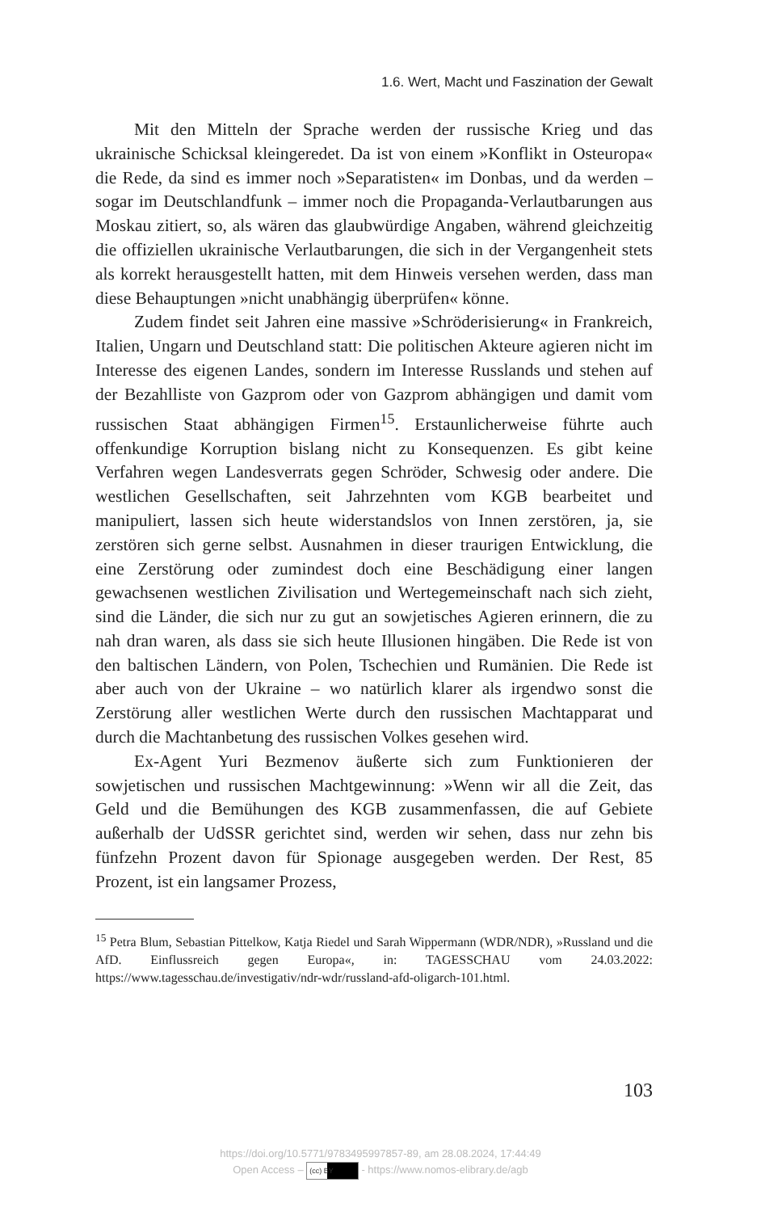1.6. Wert, Macht und Faszination der Gewalt
Mit den Mitteln der Sprache werden der russische Krieg und das ukrainische Schicksal kleingeredet. Da ist von einem »Konflikt in Osteuropa« die Rede, da sind es immer noch »Separatisten« im Donbas, und da werden – sogar im Deutschlandfunk – immer noch die Propaganda-Verlautbarungen aus Moskau zitiert, so, als wären das glaubwürdige Angaben, während gleichzeitig die offiziellen ukrainische Verlautbarungen, die sich in der Vergangenheit stets als korrekt herausgestellt hatten, mit dem Hinweis versehen werden, dass man diese Behauptungen »nicht unabhängig überprüfen« könne.
Zudem findet seit Jahren eine massive »Schröderisierung« in Frankreich, Italien, Ungarn und Deutschland statt: Die politischen Akteure agieren nicht im Interesse des eigenen Landes, sondern im Interesse Russlands und stehen auf der Bezahlliste von Gazprom oder von Gazprom abhängigen und damit vom russischen Staat abhängigen Firmen<sup>15</sup>. Erstaunlicherweise führte auch offenkundige Korruption bislang nicht zu Konsequenzen. Es gibt keine Verfahren wegen Landesverrats gegen Schröder, Schwesig oder andere. Die westlichen Gesellschaften, seit Jahrzehnten vom KGB bearbeitet und manipuliert, lassen sich heute widerstandslos von Innen zerstören, ja, sie zerstören sich gerne selbst. Ausnahmen in dieser traurigen Entwicklung, die eine Zerstörung oder zumindest doch eine Beschädigung einer langen gewachsenen westlichen Zivilisation und Wertegemeinschaft nach sich zieht, sind die Länder, die sich nur zu gut an sowjetisches Agieren erinnern, die zu nah dran waren, als dass sie sich heute Illusionen hingäben. Die Rede ist von den baltischen Ländern, von Polen, Tschechien und Rumänien. Die Rede ist aber auch von der Ukraine – wo natürlich klarer als irgendwo sonst die Zerstörung aller westlichen Werte durch den russischen Machtapparat und durch die Machtanbetung des russischen Volkes gesehen wird.
Ex-Agent Yuri Bezmenov äußerte sich zum Funktionieren der sowjetischen und russischen Machtgewinnung: »Wenn wir all die Zeit, das Geld und die Bemühungen des KGB zusammenfassen, die auf Gebiete außerhalb der UdSSR gerichtet sind, werden wir sehen, dass nur zehn bis fünfzehn Prozent davon für Spionage ausgegeben werden. Der Rest, 85 Prozent, ist ein langsamer Prozess,
<sup>15</sup> Petra Blum, Sebastian Pittelkow, Katja Riedel und Sarah Wippermann (WDR/NDR), »Russland und die AfD. Einflussreich gegen Europa«, in: TAGESSCHAU vom 24.03.2022: https://www.tagesschau.de/investigativ/ndr-wdr/russland-afd-oligarch-101.html.
103
https://doi.org/10.5771/9783495997857-89, am 28.08.2024, 17:44:49
Open Access – (cc) BY - https://www.nomos-elibrary.de/agb